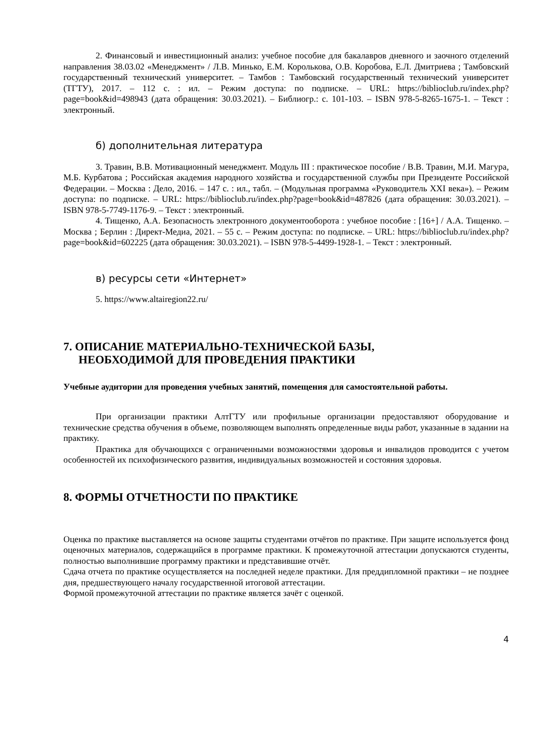2. Финансовый и инвестиционный анализ: учебное пособие для бакалавров дневного и заочного отделений направления 38.03.02 «Менеджмент» / Л.В. Минько, Е.М. Королькова, О.В. Коробова, Е.Л. Дмитриева ; Тамбовский государственный технический университет. – Тамбов : Тамбовский государственный технический университет (ТГТУ), 2017. – 112 с. : ил. – Режим доступа: по подписке. – URL: https://biblioclub.ru/index.php?page=book&id=498943 (дата обращения: 30.03.2021). – Библиогр.: с. 101-103. – ISBN 978-5-8265-1675-1. – Текст : электронный.
б) дополнительная литература
3. Травин, В.В. Мотивационный менеджмент. Модуль III : практическое пособие / В.В. Травин, М.И. Магура, М.Б. Курбатова ; Российская академия народного хозяйства и государственной службы при Президенте Российской Федерации. – Москва : Дело, 2016. – 147 с. : ил., табл. – (Модульная программа «Руководитель XXI века»). – Режим доступа: по подписке. – URL: https://biblioclub.ru/index.php?page=book&id=487826 (дата обращения: 30.03.2021). – ISBN 978-5-7749-1176-9. – Текст : электронный.
4. Тищенко, А.А. Безопасность электронного документооборота : учебное пособие : [16+] / А.А. Тищенко. – Москва ; Берлин : Директ-Медиа, 2021. – 55 с. – Режим доступа: по подписке. – URL: https://biblioclub.ru/index.php?page=book&id=602225 (дата обращения: 30.03.2021). – ISBN 978-5-4499-1928-1. – Текст : электронный.
в) ресурсы сети «Интернет»
5. https://www.altairegion22.ru/
7. ОПИСАНИЕ МАТЕРИАЛЬНО-ТЕХНИЧЕСКОЙ БАЗЫ,
НЕОБХОДИМОЙ ДЛЯ ПРОВЕДЕНИЯ ПРАКТИКИ
Учебные аудитории для проведения учебных занятий, помещения для самостоятельной работы.
При организации практики АлтГТУ или профильные организации предоставляют оборудование и технические средства обучения в объеме, позволяющем выполнять определенные виды работ, указанные в задании на практику.
Практика для обучающихся с ограниченными возможностями здоровья и инвалидов проводится с учетом особенностей их психофизического развития, индивидуальных возможностей и состояния здоровья.
8. ФОРМЫ ОТЧЕТНОСТИ ПО ПРАКТИКЕ
Оценка по практике выставляется на основе защиты студентами отчётов по практике. При защите используется фонд оценочных материалов, содержащийся в программе практики. К промежуточной аттестации допускаются студенты, полностью выполнившие программу практики и представившие отчёт.
Сдача отчета по практике осуществляется на последней неделе практики. Для преддипломной практики – не позднее дня, предшествующего началу государственной итоговой аттестации.
Формой промежуточной аттестации по практике является зачёт с оценкой.
4